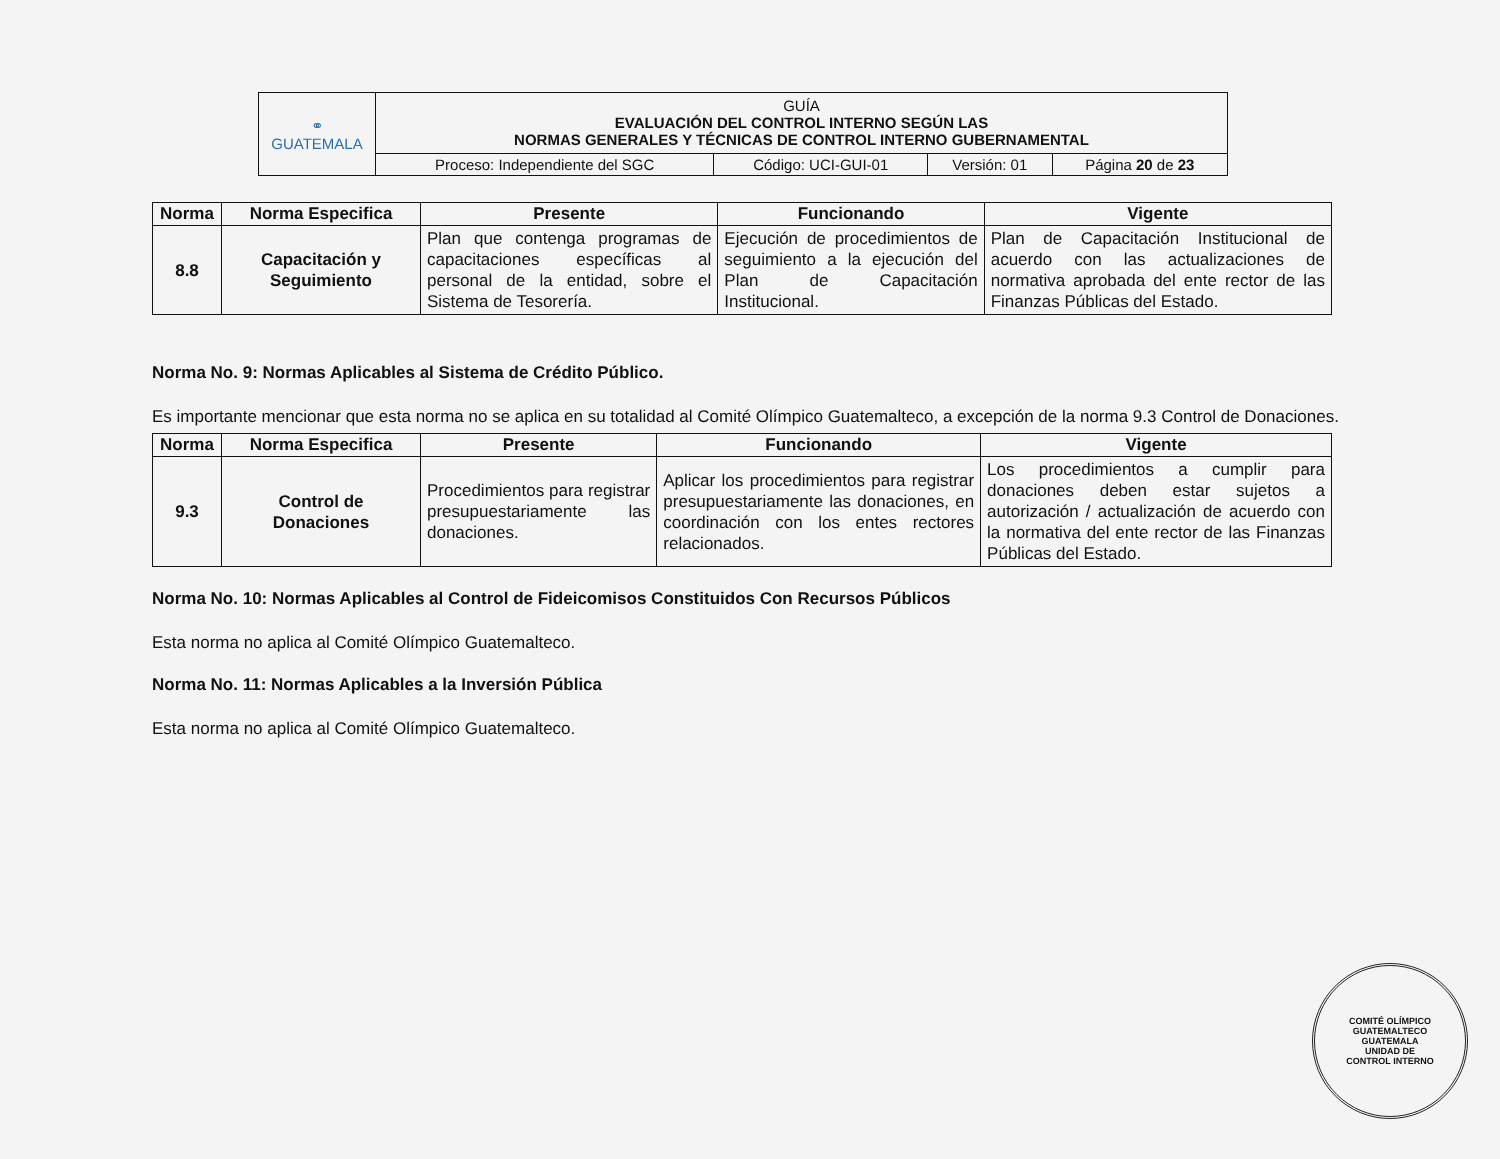| ⚭ GUATEMALA | GUÍA EVALUACIÓN DEL CONTROL INTERNO SEGÚN LAS NORMAS GENERALES Y TÉCNICAS DE CONTROL INTERNO GUBERNAMENTAL | | | |
| | Proceso: Independiente del SGC | Código: UCI-GUI-01 | Versión: 01 | Página 20 de 23 |
| Norma | Norma Especifica | Presente | Funcionando | Vigente |
| --- | --- | --- | --- | --- |
| 8.8 | Capacitación y Seguimiento | Plan que contenga programas de capacitaciones específicas al personal de la entidad, sobre el Sistema de Tesorería. | Ejecución de procedimientos de seguimiento a la ejecución del Plan de Capacitación Institucional. | Plan de Capacitación Institucional de acuerdo con las actualizaciones de normativa aprobada del ente rector de las Finanzas Públicas del Estado. |
Norma No. 9: Normas Aplicables al Sistema de Crédito Público.
Es importante mencionar que esta norma no se aplica en su totalidad al Comité Olímpico Guatemalteco, a excepción de la norma 9.3 Control de Donaciones.
| Norma | Norma Especifica | Presente | Funcionando | Vigente |
| --- | --- | --- | --- | --- |
| 9.3 | Control de Donaciones | Procedimientos para registrar presupuestariamente las donaciones. | Aplicar los procedimientos para registrar presupuestariamente las donaciones, en coordinación con los entes rectores relacionados. | Los procedimientos a cumplir para donaciones deben estar sujetos a autorización / actualización de acuerdo con la normativa del ente rector de las Finanzas Públicas del Estado. |
Norma No. 10: Normas Aplicables al Control de Fideicomisos Constituidos Con Recursos Públicos
Esta norma no aplica al Comité Olímpico Guatemalteco.
Norma No. 11: Normas Aplicables a la Inversión Pública
Esta norma no aplica al Comité Olímpico Guatemalteco.
COMITÉ OLÍMPICO GUATEMALTECO
GUATEMALA
UNIDAD DE
CONTROL INTERNO